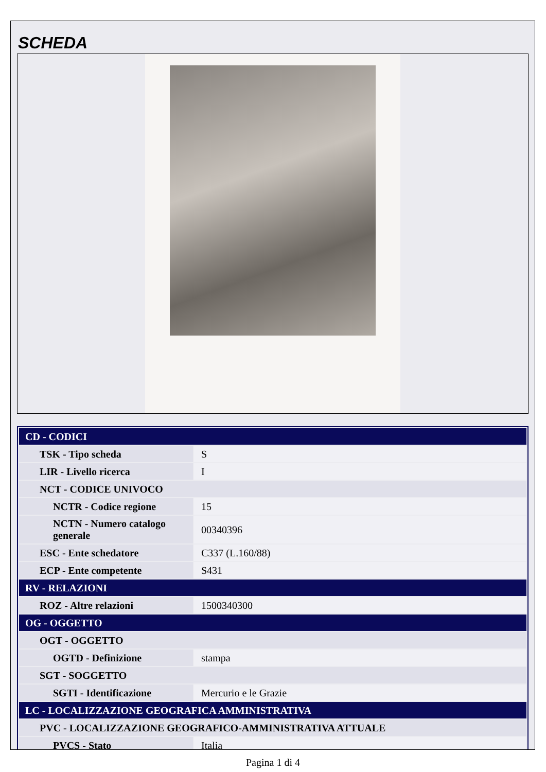SCHEDA
| CD - CODICI | |
| TSK - Tipo scheda | S |
| LIR - Livello ricerca | I |
| NCT - CODICE UNIVOCO | |
| NCTR - Codice regione | 15 |
| NCTN - Numero catalogo generale | 00340396 |
| ESC - Ente schedatore | C337 (L.160/88) |
| ECP - Ente competente | S431 |
| RV - RELAZIONI | |
| ROZ - Altre relazioni | 1500340300 |
| OG - OGGETTO | |
| OGT - OGGETTO | |
| OGTD - Definizione | stampa |
| SGT - SOGGETTO | |
| SGTI - Identificazione | Mercurio e le Grazie |
| LC - LOCALIZZAZIONE GEOGRAFICA AMMINISTRATIVA | |
| PVC - LOCALIZZAZIONE GEOGRAFICO-AMMINISTRATIVA ATTUALE | |
| PVCS - Stato | Italia |
Pagina 1 di 4